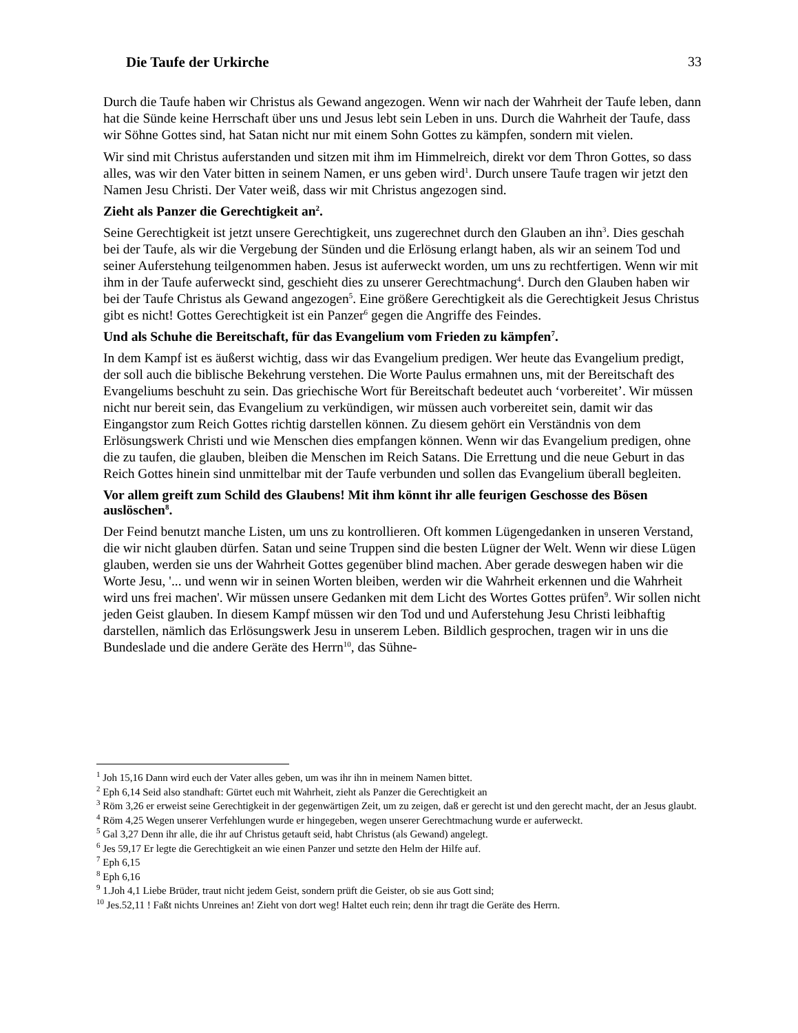Die Taufe der Urkirche 33
Durch die Taufe haben wir Christus als Gewand angezogen. Wenn wir nach der Wahrheit der Taufe leben, dann hat die Sünde keine Herrschaft über uns und Jesus lebt sein Leben in uns. Durch die Wahrheit der Taufe, dass wir Söhne Gottes sind, hat Satan nicht nur mit einem Sohn Gottes zu kämpfen, sondern mit vielen.
Wir sind mit Christus auferstanden und sitzen mit ihm im Himmelreich, direkt vor dem Thron Gottes, so dass alles, was wir den Vater bitten in seinem Namen, er uns geben wird<sup>1</sup>. Durch unsere Taufe tragen wir jetzt den Namen Jesu Christi. Der Vater weiß, dass wir mit Christus angezogen sind.
Zieht als Panzer die Gerechtigkeit an<sup>2</sup>.
Seine Gerechtigkeit ist jetzt unsere Gerechtigkeit, uns zugerechnet durch den Glauben an ihn<sup>3</sup>. Dies geschah bei der Taufe, als wir die Vergebung der Sünden und die Erlösung erlangt haben, als wir an seinem Tod und seiner Auferstehung teilgenommen haben. Jesus ist auferweckt worden, um uns zu rechtfertigen. Wenn wir mit ihm in der Taufe auferweckt sind, geschieht dies zu unserer Gerechtmachung<sup>4</sup>. Durch den Glauben haben wir bei der Taufe Christus als Gewand angezogen<sup>5</sup>. Eine größere Gerechtigkeit als die Gerechtigkeit Jesus Christus gibt es nicht! Gottes Gerechtigkeit ist ein Panzer<sup>6</sup> gegen die Angriffe des Feindes.
Und als Schuhe die Bereitschaft, für das Evangelium vom Frieden zu kämpfen<sup>7</sup>.
In dem Kampf ist es äußerst wichtig, dass wir das Evangelium predigen. Wer heute das Evangelium predigt, der soll auch die biblische Bekehrung verstehen. Die Worte Paulus ermahnen uns, mit der Bereitschaft des Evangeliums beschuht zu sein. Das griechische Wort für Bereitschaft bedeutet auch ‘vorbereitet’. Wir müssen nicht nur bereit sein, das Evangelium zu verkündigen, wir müssen auch vorbereitet sein, damit wir das Eingangstor zum Reich Gottes richtig darstellen können. Zu diesem gehört ein Verständnis von dem Erlösungswerk Christi und wie Menschen dies empfangen können. Wenn wir das Evangelium predigen, ohne die zu taufen, die glauben, bleiben die Menschen im Reich Satans. Die Errettung und die neue Geburt in das Reich Gottes hinein sind unmittelbar mit der Taufe verbunden und sollen das Evangelium überall begleiten.
Vor allem greift zum Schild des Glaubens! Mit ihm könnt ihr alle feurigen Geschosse des Bösen auslöschen<sup>8</sup>.
Der Feind benutzt manche Listen, um uns zu kontrollieren. Oft kommen Lügengedanken in unseren Verstand, die wir nicht glauben dürfen. Satan und seine Truppen sind die besten Lügner der Welt. Wenn wir diese Lügen glauben, werden sie uns der Wahrheit Gottes gegenüber blind machen. Aber gerade deswegen haben wir die Worte Jesu, '... und wenn wir in seinen Worten bleiben, werden wir die Wahrheit erkennen und die Wahrheit wird uns frei machen'. Wir müssen unsere Gedanken mit dem Licht des Wortes Gottes prüfen<sup>9</sup>. Wir sollen nicht jeden Geist glauben. In diesem Kampf müssen wir den Tod und und Auferstehung Jesu Christi leibhaftig darstellen, nämlich das Erlösungswerk Jesu in unserem Leben. Bildlich gesprochen, tragen wir in uns die Bundeslade und die andere Geräte des Herrn<sup>10</sup>, das Sühne-
<sup>1</sup> Joh 15,16 Dann wird euch der Vater alles geben, um was ihr ihn in meinem Namen bittet.
<sup>2</sup> Eph 6,14 Seid also standhaft: Gürtet euch mit Wahrheit, zieht als Panzer die Gerechtigkeit an
<sup>3</sup> Röm 3,26 er erweist seine Gerechtigkeit in der gegenwärtigen Zeit, um zu zeigen, daß er gerecht ist und den gerecht macht, der an Jesus glaubt.
<sup>4</sup> Röm 4,25 Wegen unserer Verfehlungen wurde er hingegeben, wegen unserer Gerechtmachung wurde er auferweckt.
<sup>5</sup> Gal 3,27 Denn ihr alle, die ihr auf Christus getauft seid, habt Christus (als Gewand) angelegt.
<sup>6</sup> Jes 59,17 Er legte die Gerechtigkeit an wie einen Panzer und setzte den Helm der Hilfe auf.
<sup>7</sup> Eph 6,15
<sup>8</sup> Eph 6,16
<sup>9</sup> 1.Joh 4,1 Liebe Brüder, traut nicht jedem Geist, sondern prüft die Geister, ob sie aus Gott sind;
<sup>10</sup> Jes.52,11 ! Faßt nichts Unreines an! Zieht von dort weg! Haltet euch rein; denn ihr tragt die Geräte des Herrn.